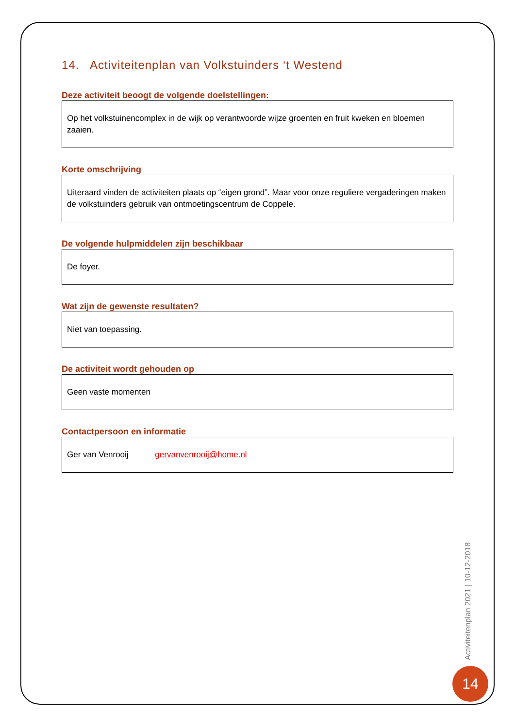14. Activiteitenplan van Volkstuinders ‘t Westend
Deze activiteit beoogt de volgende doelstellingen:
Op het volkstuinencomplex in de wijk op verantwoorde wijze groenten en fruit kweken en bloemen zaaien.
Korte omschrijving
Uiteraard vinden de activiteiten plaats op “eigen grond”. Maar voor onze reguliere vergaderingen maken de volkstuinders gebruik van ontmoetingscentrum de Coppele.
De volgende hulpmiddelen zijn beschikbaar
De foyer.
Wat zijn de gewenste resultaten?
Niet van toepassing.
De activiteit wordt gehouden op
Geen vaste momenten
Contactpersoon en informatie
Ger van Venrooij gervanvenrooij@home.nl
Activiteitenplan 2021 | 10-12-2018
14